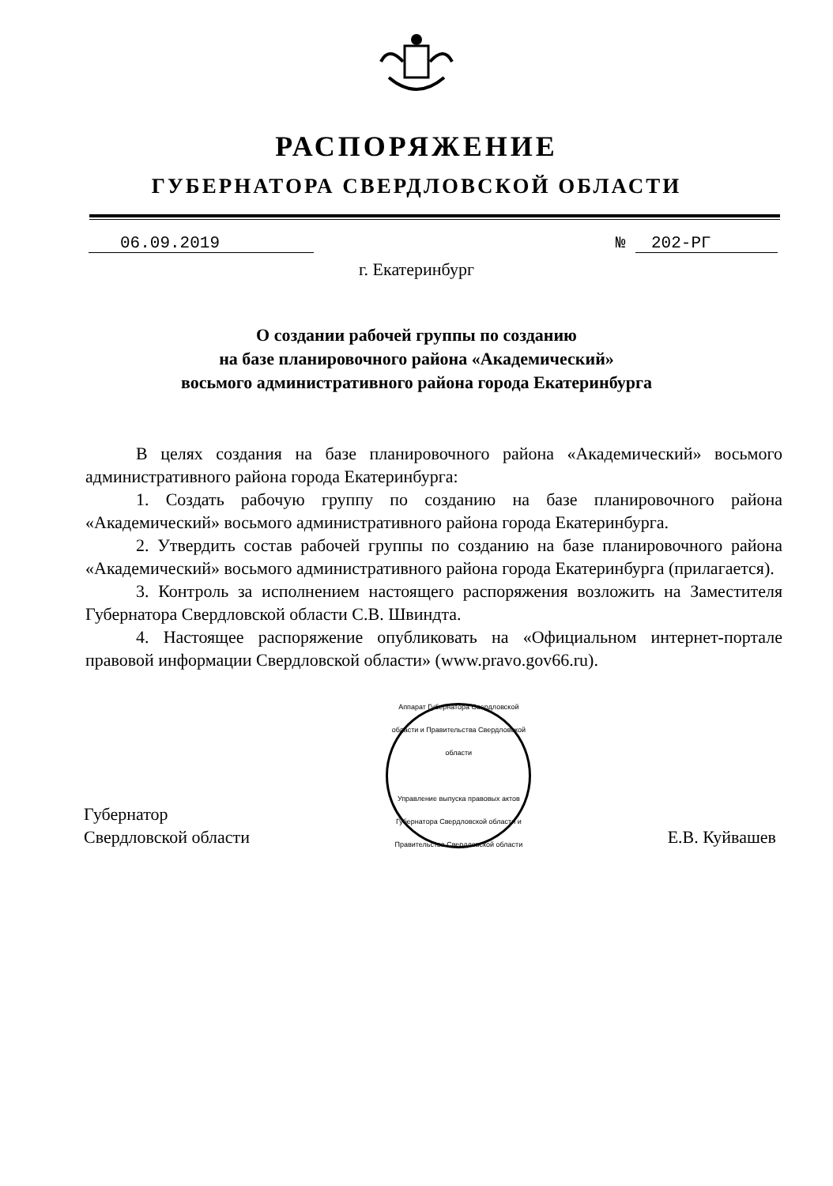РАСПОРЯЖЕНИЕ
ГУБЕРНАТОРА СВЕРДЛОВСКОЙ ОБЛАСТИ
06.09.2019 № 202-РГ
г. Екатеринбург
О создании рабочей группы по созданию
на базе планировочного района «Академический»
восьмого административного района города Екатеринбурга
В целях создания на базе планировочного района «Академический» восьмого административного района города Екатеринбурга:
1. Создать рабочую группу по созданию на базе планировочного района «Академический» восьмого административного района города Екатеринбурга.
2. Утвердить состав рабочей группы по созданию на базе планировочного района «Академический» восьмого административного района города Екатеринбурга (прилагается).
3. Контроль за исполнением настоящего распоряжения возложить на Заместителя Губернатора Свердловской области С.В. Швиндта.
4. Настоящее распоряжение опубликовать на «Официальном интернет-портале правовой информации Свердловской области» (www.pravo.gov66.ru).
Губернатор
Свердловской области
Аппарат Губернатора Свердловской области и Правительства Свердловской области
Управление выпуска правовых актов Губернатора Свердловской области и Правительства Свердловской области
Е.В. Куйвашев